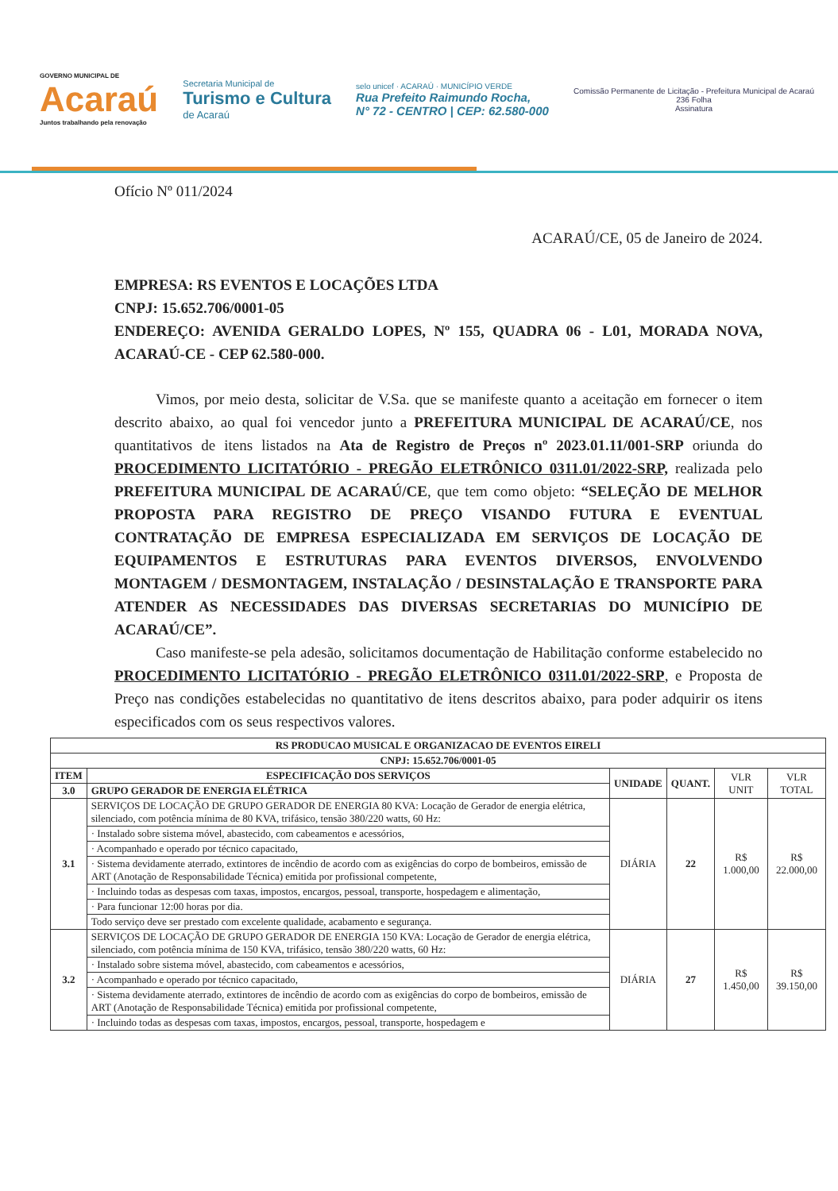GOVERNO MUNICIPAL DE
Acaraú
Juntos trabalhando pela renovação
Secretaria Municipal de
Turismo e Cultura
de Acaraú
selo unicef · ACARAÚ · MUNICÍPIO VERDE
Rua Prefeito Raimundo Rocha,
N° 72 - CENTRO | CEP: 62.580-000
Comissão Permanente de Licitação - Prefeitura Municipal de Acaraú
236 Folha
Assinatura
Ofício Nº 011/2024
ACARAÚ/CE, 05 de Janeiro de 2024.
EMPRESA: RS EVENTOS E LOCAÇÕES LTDA
CNPJ: 15.652.706/0001-05
ENDEREÇO: AVENIDA GERALDO LOPES, Nº 155, QUADRA 06 - L01, MORADA NOVA, ACARAÚ-CE - CEP 62.580-000.
Vimos, por meio desta, solicitar de V.Sa. que se manifeste quanto a aceitação em fornecer o item descrito abaixo, ao qual foi vencedor junto a PREFEITURA MUNICIPAL DE ACARAÚ/CE, nos quantitativos de itens listados na Ata de Registro de Preços nº 2023.01.11/001-SRP oriunda do PROCEDIMENTO LICITATÓRIO - PREGÃO ELETRÔNICO 0311.01/2022-SRP, realizada pelo PREFEITURA MUNICIPAL DE ACARAÚ/CE, que tem como objeto: “SELEÇÃO DE MELHOR PROPOSTA PARA REGISTRO DE PREÇO VISANDO FUTURA E EVENTUAL CONTRATAÇÃO DE EMPRESA ESPECIALIZADA EM SERVIÇOS DE LOCAÇÃO DE EQUIPAMENTOS E ESTRUTURAS PARA EVENTOS DIVERSOS, ENVOLVENDO MONTAGEM / DESMONTAGEM, INSTALAÇÃO / DESINSTALAÇÃO E TRANSPORTE PARA ATENDER AS NECESSIDADES DAS DIVERSAS SECRETARIAS DO MUNICÍPIO DE ACARAÚ/CE”.
Caso manifeste-se pela adesão, solicitamos documentação de Habilitação conforme estabelecido no PROCEDIMENTO LICITATÓRIO - PREGÃO ELETRÔNICO 0311.01/2022-SRP, e Proposta de Preço nas condições estabelecidas no quantitativo de itens descritos abaixo, para poder adquirir os itens especificados com os seus respectivos valores.
| RS PRODUCAO MUSICAL E ORGANIZACAO DE EVENTOS EIRELI | | | | | |
| --- | --- | --- | --- | --- | --- |
| CNPJ: 15.652.706/0001-05 | | | | | |
| ITEM | ESPECIFICAÇÃO DOS SERVIÇOS | UNIDADE | QUANT. | VLR UNIT | VLR TOTAL |
| 3.0 | GRUPO GERADOR DE ENERGIA ELÉTRICA | | | | |
| 3.1 | SERVIÇOS DE LOCAÇÃO DE GRUPO GERADOR DE ENERGIA 80 KVA: Locação de Gerador de energia elétrica, silenciado, com potência mínima de 80 KVA, trifásico, tensão 380/220 watts, 60 Hz: | DIÁRIA | 22 | R$ 1.000,00 | R$ 22.000,00 |
| | · Instalado sobre sistema móvel, abastecido, com cabeamentos e acessórios, | | | | |
| | · Acompanhado e operado por técnico capacitado, | | | | |
| | · Sistema devidamente aterrado, extintores de incêndio de acordo com as exigências do corpo de bombeiros, emissão de ART (Anotação de Responsabilidade Técnica) emitida por profissional competente, | | | | |
| | · Incluindo todas as despesas com taxas, impostos, encargos, pessoal, transporte, hospedagem e alimentação, | | | | |
| | · Para funcionar 12:00 horas por dia. | | | | |
| | Todo serviço deve ser prestado com excelente qualidade, acabamento e segurança. | | | | |
| 3.2 | SERVIÇOS DE LOCAÇÃO DE GRUPO GERADOR DE ENERGIA 150 KVA: Locação de Gerador de energia elétrica, silenciado, com potência mínima de 150 KVA, trifásico, tensão 380/220 watts, 60 Hz: | DIÁRIA | 27 | R$ 1.450,00 | R$ 39.150,00 |
| | · Instalado sobre sistema móvel, abastecido, com cabeamentos e acessórios, | | | | |
| | · Acompanhado e operado por técnico capacitado, | | | | |
| | · Sistema devidamente aterrado, extintores de incêndio de acordo com as exigências do corpo de bombeiros, emissão de ART (Anotação de Responsabilidade Técnica) emitida por profissional competente, | | | | |
| | · Incluindo todas as despesas com taxas, impostos, encargos, pessoal, transporte, hospedagem e | | | | |